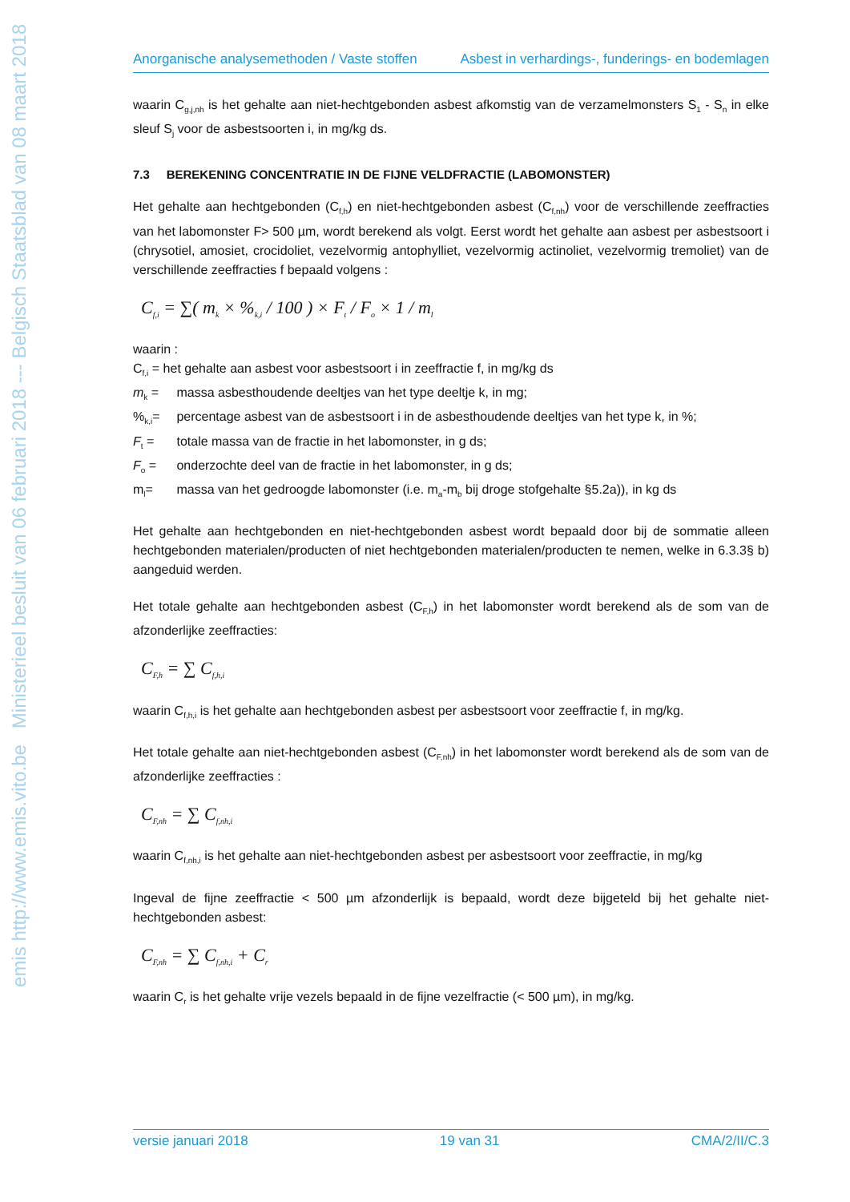emis http://www.emis.vito.be Ministerieel besluit van 06 februari 2018 --- Belgisch Staatsblad van 08 maart 2018
Anorganische analysemethoden / Vaste stoffen Asbest in verhardings-, funderings- en bodemlagen
waarin C<sub>g,j,nh</sub> is het gehalte aan niet-hechtgebonden asbest afkomstig van de verzamelmonsters S<sub>1</sub> - S<sub>n</sub> in elke sleuf S<sub>j</sub> voor de asbestsoorten i, in mg/kg ds.
7.3 BEREKENING CONCENTRATIE IN DE FIJNE VELDFRACTIE (LABOMONSTER)
Het gehalte aan hechtgebonden (C<sub>f,h</sub>) en niet-hechtgebonden asbest (C<sub>f,nh</sub>) voor de verschillende zeeffracties van het labomonster F> 500 µm, wordt berekend als volgt. Eerst wordt het gehalte aan asbest per asbestsoort i (chrysotiel, amosiet, crocidoliet, vezelvormig antophylliet, vezelvormig actinoliet, vezelvormig tremoliet) van de verschillende zeeffracties f bepaald volgens :
C<sub>f,i</sub> = ∑( m<sub>k</sub> × %<sub>k,i</sub> / 100 ) × F<sub>t</sub> / F<sub>o</sub> × 1 / m<sub>l</sub>
waarin :
C<sub>f,i</sub> = het gehalte aan asbest voor asbestsoort i in zeeffractie f, in mg/kg ds
m<sub>k</sub> = massa asbesthoudende deeltjes van het type deeltje k, in mg;
%<sub>k,i</sub>= percentage asbest van de asbestsoort i in de asbesthoudende deeltjes van het type k, in %;
F<sub>t</sub> = totale massa van de fractie in het labomonster, in g ds;
F<sub>o</sub> = onderzochte deel van de fractie in het labomonster, in g ds;
m<sub>l</sub>= massa van het gedroogde labomonster (i.e. m<sub>a</sub>-m<sub>b</sub> bij droge stofgehalte §5.2a)), in kg ds
Het gehalte aan hechtgebonden en niet-hechtgebonden asbest wordt bepaald door bij de sommatie alleen hechtgebonden materialen/producten of niet hechtgebonden materialen/producten te nemen, welke in 6.3.3§ b) aangeduid werden.
Het totale gehalte aan hechtgebonden asbest (C<sub>F,h</sub>) in het labomonster wordt berekend als de som van de afzonderlijke zeeffracties:
C<sub>F,h</sub> = ∑ C<sub>f,h,i</sub>
waarin C<sub>f,h,i</sub> is het gehalte aan hechtgebonden asbest per asbestsoort voor zeeffractie f, in mg/kg.
Het totale gehalte aan niet-hechtgebonden asbest (C<sub>F,nh</sub>) in het labomonster wordt berekend als de som van de afzonderlijke zeeffracties :
C<sub>F,nh</sub> = ∑ C<sub>f,nh,i</sub>
waarin C<sub>f,nh,i</sub> is het gehalte aan niet-hechtgebonden asbest per asbestsoort voor zeeffractie, in mg/kg
Ingeval de fijne zeeffractie < 500 µm afzonderlijk is bepaald, wordt deze bijgeteld bij het gehalte niet-hechtgebonden asbest:
C<sub>F,nh</sub> = ∑ C<sub>f,nh,i</sub> + C<sub>r</sub>
waarin C<sub>r</sub> is het gehalte vrije vezels bepaald in de fijne vezelfractie (< 500 µm), in mg/kg.
versie januari 2018 19 van 31 CMA/2/II/C.3